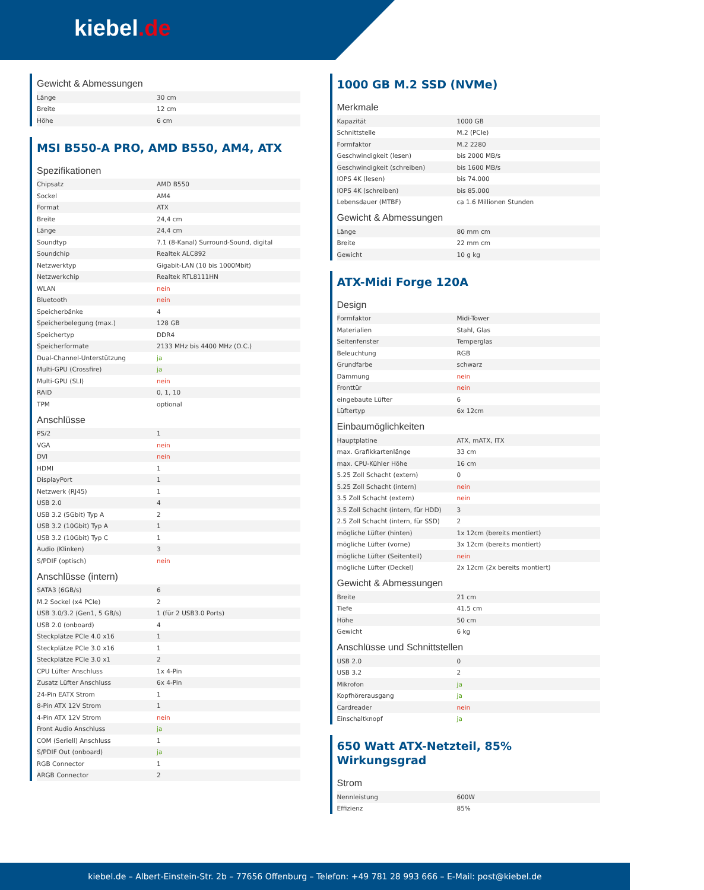kiebel.de
Gewicht & Abmessungen
| Länge | 30 cm |
| Breite | 12 cm |
| Höhe | 6 cm |
MSI B550-A PRO, AMD B550, AM4, ATX
Spezifikationen
| Chipsatz | AMD B550 |
| Sockel | AM4 |
| Format | ATX |
| Breite | 24,4 cm |
| Länge | 24,4 cm |
| Soundtyp | 7.1 (8-Kanal) Surround-Sound, digital |
| Soundchip | Realtek ALC892 |
| Netzwerktyp | Gigabit-LAN (10 bis 1000Mbit) |
| Netzwerkchip | Realtek RTL8111HN |
| WLAN | nein |
| Bluetooth | nein |
| Speicherbänke | 4 |
| Speicherbelegung (max.) | 128 GB |
| Speichertyp | DDR4 |
| Speicherformate | 2133 MHz bis 4400 MHz (O.C.) |
| Dual-Channel-Unterstützung | ja |
| Multi-GPU (Crossfire) | ja |
| Multi-GPU (SLI) | nein |
| RAID | 0, 1, 10 |
| TPM | optional |
Anschlüsse
| PS/2 | 1 |
| VGA | nein |
| DVI | nein |
| HDMI | 1 |
| DisplayPort | 1 |
| Netzwerk (RJ45) | 1 |
| USB 2.0 | 4 |
| USB 3.2 (5Gbit) Typ A | 2 |
| USB 3.2 (10Gbit) Typ A | 1 |
| USB 3.2 (10Gbit) Typ C | 1 |
| Audio (Klinken) | 3 |
| S/PDIF (optisch) | nein |
Anschlüsse (intern)
| SATA3 (6GB/s) | 6 |
| M.2 Sockel (x4 PCIe) | 2 |
| USB 3.0/3.2 (Gen1, 5 GB/s) | 1 (für 2 USB3.0 Ports) |
| USB 2.0 (onboard) | 4 |
| Steckplätze PCIe 4.0 x16 | 1 |
| Steckplätze PCIe 3.0 x16 | 1 |
| Steckplätze PCIe 3.0 x1 | 2 |
| CPU Lüfter Anschluss | 1x 4-Pin |
| Zusatz Lüfter Anschluss | 6x 4-Pin |
| 24-Pin EATX Strom | 1 |
| 8-Pin ATX 12V Strom | 1 |
| 4-Pin ATX 12V Strom | nein |
| Front Audio Anschluss | ja |
| COM (Seriell) Anschluss | 1 |
| S/PDIF Out (onboard) | ja |
| RGB Connector | 1 |
| ARGB Connector | 2 |
1000 GB M.2 SSD (NVMe)
Merkmale
| Kapazität | 1000 GB |
| Schnittstelle | M.2 (PCIe) |
| Formfaktor | M.2 2280 |
| Geschwindigkeit (lesen) | bis 2000 MB/s |
| Geschwindigkeit (schreiben) | bis 1600 MB/s |
| IOPS 4K (lesen) | bis 74.000 |
| IOPS 4K (schreiben) | bis 85.000 |
| Lebensdauer (MTBF) | ca 1.6 Millionen Stunden |
Gewicht & Abmessungen
| Länge | 80 mm cm |
| Breite | 22 mm cm |
| Gewicht | 10 g kg |
ATX-Midi Forge 120A
Design
| Formfaktor | Midi-Tower |
| Materialien | Stahl, Glas |
| Seitenfenster | Temperglas |
| Beleuchtung | RGB |
| Grundfarbe | schwarz |
| Dämmung | nein |
| Fronttür | nein |
| eingebaute Lüfter | 6 |
| Lüftertyp | 6x 12cm |
Einbaumöglichkeiten
| Hauptplatine | ATX, mATX, ITX |
| max. Grafikkartenlänge | 33 cm |
| max. CPU-Kühler Höhe | 16 cm |
| 5.25 Zoll Schacht (extern) | 0 |
| 5.25 Zoll Schacht (intern) | nein |
| 3.5 Zoll Schacht (extern) | nein |
| 3.5 Zoll Schacht (intern, für HDD) | 3 |
| 2.5 Zoll Schacht (intern, für SSD) | 2 |
| mögliche Lüfter (hinten) | 1x 12cm (bereits montiert) |
| mögliche Lüfter (vorne) | 3x 12cm (bereits montiert) |
| mögliche Lüfter (Seitenteil) | nein |
| mögliche Lüfter (Deckel) | 2x 12cm (2x bereits montiert) |
Gewicht & Abmessungen
| Breite | 21 cm |
| Tiefe | 41.5 cm |
| Höhe | 50 cm |
| Gewicht | 6 kg |
Anschlüsse und Schnittstellen
| USB 2.0 | 0 |
| USB 3.2 | 2 |
| Mikrofon | ja |
| Kopfhörerausgang | ja |
| Cardreader | nein |
| Einschaltknopf | ja |
650 Watt ATX-Netzteil, 85% Wirkungsgrad
Strom
| Nennleistung | 600W |
| Effizienz | 85% |
kiebel.de – Albert-Einstein-Str. 2b – 77656 Offenburg – Telefon: +49 781 28 993 666 – E-Mail: post@kiebel.de